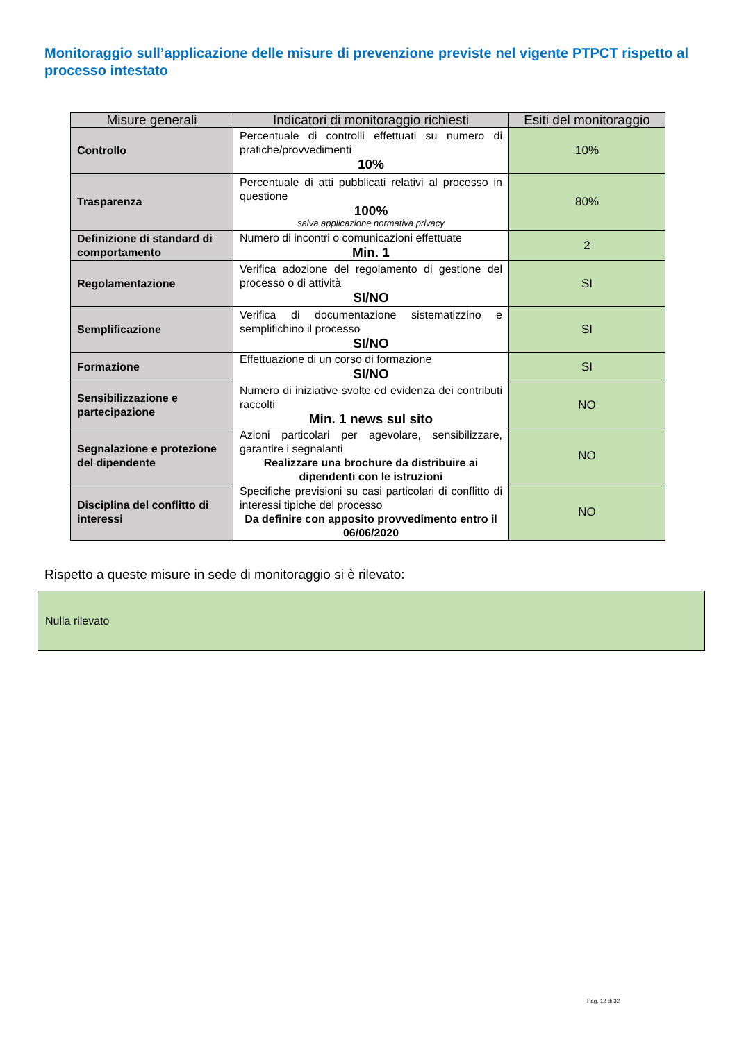Monitoraggio sull’applicazione delle misure di prevenzione previste nel vigente PTPCT rispetto al processo intestato
| Misure generali | Indicatori di monitoraggio richiesti | Esiti del monitoraggio |
| --- | --- | --- |
| Controllo | Percentuale di controlli effettuati su numero di pratiche/provvedimenti 10% | 10% |
| Trasparenza | Percentuale di atti pubblicati relativi al processo in questione 100% salva applicazione normativa privacy | 80% |
| Definizione di standard di comportamento | Numero di incontri o comunicazioni effettuate Min. 1 | 2 |
| Regolamentazione | Verifica adozione del regolamento di gestione del processo o di attività SI/NO | SI |
| Semplificazione | Verifica di documentazione sistematizzino e semplifichino il processo SI/NO | SI |
| Formazione | Effettuazione di un corso di formazione SI/NO | SI |
| Sensibilizzazione e partecipazione | Numero di iniziative svolte ed evidenza dei contributi raccolti Min. 1 news sul sito | NO |
| Segnalazione e protezione del dipendente | Azioni particolari per agevolare, sensibilizzare, garantire i segnalanti Realizzare una brochure da distribuire ai dipendenti con le istruzioni | NO |
| Disciplina del conflitto di interessi | Specifiche previsioni su casi particolari di conflitto di interessi tipiche del processo Da definire con apposito provvedimento entro il 06/06/2020 | NO |
Rispetto a queste misure in sede di monitoraggio si è rilevato:
Nulla rilevato
Pag. 12 di 32